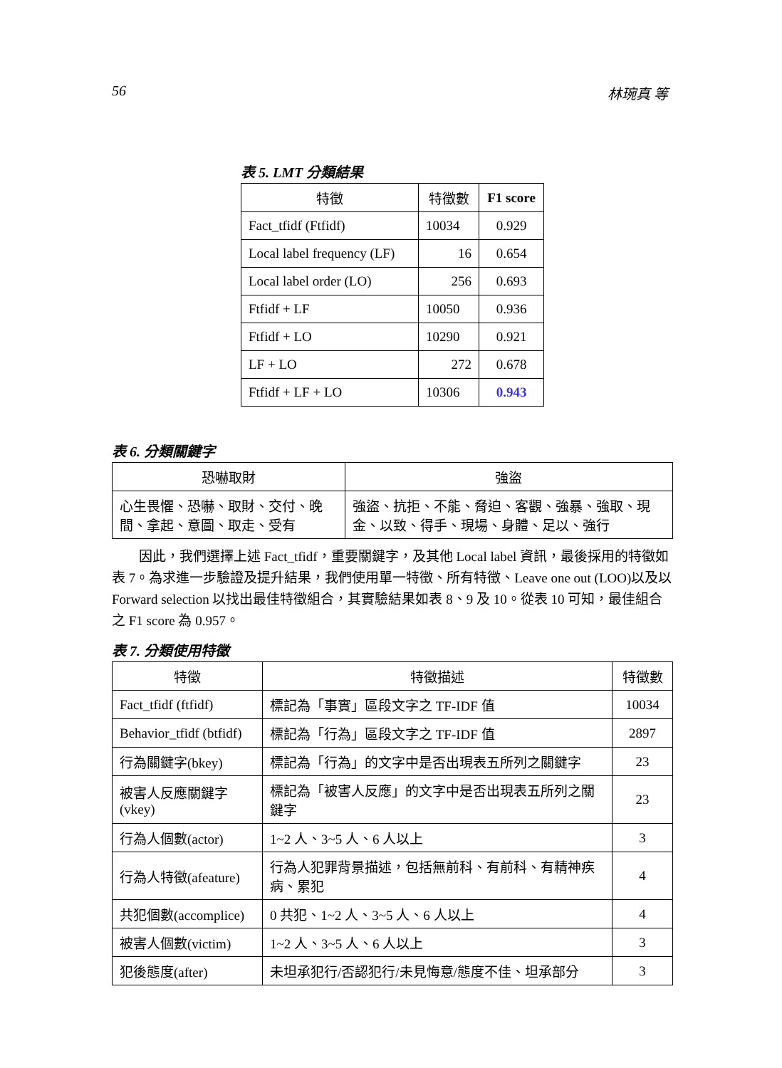56 林琬真 等
表 5. LMT 分類結果
| 特徵 | 特徵數 | F1 score |
| --- | --- | --- |
| Fact_tfidf (Ftfidf) | 10034 | 0.929 |
| Local label frequency (LF) | 16 | 0.654 |
| Local label order (LO) | 256 | 0.693 |
| Ftfidf + LF | 10050 | 0.936 |
| Ftfidf + LO | 10290 | 0.921 |
| LF + LO | 272 | 0.678 |
| Ftfidf + LF + LO | 10306 | 0.943 |
表 6. 分類關鍵字
| 恐嚇取財 | 強盜 |
| --- | --- |
| 心生畏懼、恐嚇、取財、交付、晚間、拿起、意圖、取走、受有 | 強盜、抗拒、不能、脅迫、客觀、強暴、強取、現金、以致、得手、現場、身體、足以、強行 |
因此，我們選擇上述 Fact_tfidf，重要關鍵字，及其他 Local label 資訊，最後採用的特徵如表 7。為求進一步驗證及提升結果，我們使用單一特徵、所有特徵、Leave one out (LOO)以及以 Forward selection 以找出最佳特徵組合，其實驗結果如表 8、9 及 10。從表 10 可知，最佳組合之 F1 score 為 0.957。
表 7. 分類使用特徵
| 特徵 | 特徵描述 | 特徵數 |
| --- | --- | --- |
| Fact_tfidf (ftfidf) | 標記為「事實」區段文字之 TF-IDF 值 | 10034 |
| Behavior_tfidf (btfidf) | 標記為「行為」區段文字之 TF-IDF 值 | 2897 |
| 行為關鍵字(bkey) | 標記為「行為」的文字中是否出現表五所列之關鍵字 | 23 |
| 被害人反應關鍵字(vkey) | 標記為「被害人反應」的文字中是否出現表五所列之關鍵字 | 23 |
| 行為人個數(actor) | 1~2 人、3~5 人、6 人以上 | 3 |
| 行為人特徵(afeature) | 行為人犯罪背景描述，包括無前科、有前科、有精神疾病、累犯 | 4 |
| 共犯個數(accomplice) | 0 共犯、1~2 人、3~5 人、6 人以上 | 4 |
| 被害人個數(victim) | 1~2 人、3~5 人、6 人以上 | 3 |
| 犯後態度(after) | 未坦承犯行/否認犯行/未見悔意/態度不佳、坦承部分 | 3 |